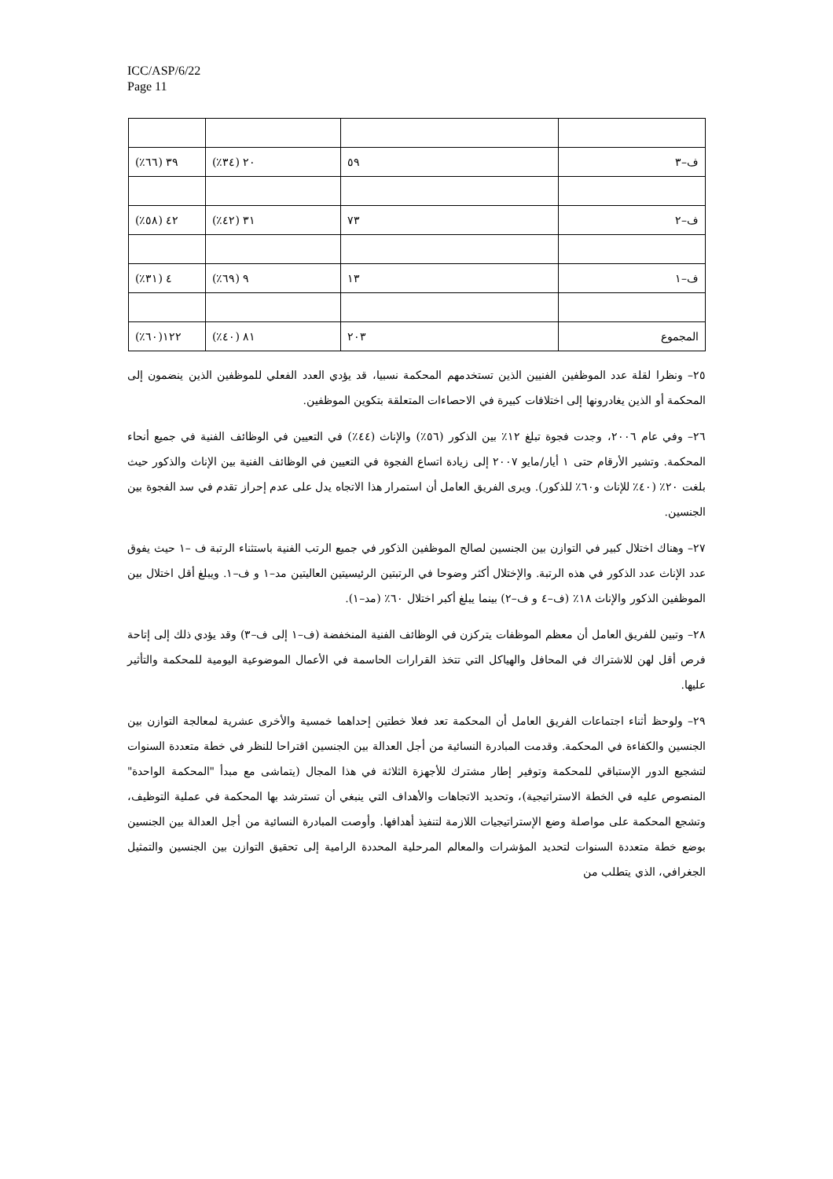ICC/ASP/6/22
Page 11
| ف–٣ | ٥٩ | ٢٠ (٣٤٪) | ٣٩ (٦٦٪) |
| ف–٢ | ٧٣ | ٣١ (٤٢٪) | ٤٢ (٥٨٪) |
| ف–١ | ١٣ | ٩ (٦٩٪) | ٤ (٣١٪) |
| المجموع | ٢٠٣ | ٨١ (٤٠٪) | ١٢٢(٦٠٪) |
٢٥– ونظرا لقلة عدد الموظفين الفنيين الذين تستخدمهم المحكمة نسبيا، قد يؤدي العدد الفعلي للموظفين الذين ينضمون إلى المحكمة أو الذين يغادرونها إلى اختلافات كبيرة في الاحصاءات المتعلقة بتكوين الموظفين.
٢٦– وفي عام ٢٠٠٦، وجدت فجوة تبلغ ١٢٪ بين الذكور (٥٦٪) والإناث (٤٤٪) في التعيين في الوظائف الفنية في جميع أنحاء المحكمة. وتشير الأرقام حتى ١ أيار/مايو ٢٠٠٧ إلى زيادة اتساع الفجوة في التعيين في الوظائف الفنية بين الإناث والذكور حيث بلغت ٢٠٪ (٤٠٪ للإناث و٦٠٪ للذكور). ويرى الفريق العامل أن استمرار هذا الاتجاه يدل على عدم إحراز تقدم في سد الفجوة بين الجنسين.
٢٧– وهناك اختلال كبير في التوازن بين الجنسين لصالح الموظفين الذكور في جميع الرتب الفنية باستثناء الرتبة ف –١ حيث يفوق عدد الإناث عدد الذكور في هذه الرتبة. والإختلال أكثر وضوحا في الرتبتين الرئيسيتين العاليتين مد–١ و ف–١. ويبلغ أقل اختلال بين الموظفين الذكور والإناث ١٨٪ (ف–٤ و ف–٢) بينما يبلغ أكبر اختلال ٦٠٪ (مد–١).
٢٨– وتبين للفريق العامل أن معظم الموظفات يتركزن في الوظائف الفنية المنخفضة (ف–١ إلى ف–٣) وقد يؤدي ذلك إلى إتاحة فرص أقل لهن للاشتراك في المحافل والهياكل التي تتخذ القرارات الحاسمة في الأعمال الموضوعية اليومية للمحكمة والتأثير عليها.
٢٩– ولوحظ أثناء اجتماعات الفريق العامل أن المحكمة تعد فعلا خطتين إحداهما خمسية والأخرى عشرية لمعالجة التوازن بين الجنسين والكفاءة في المحكمة. وقدمت المبادرة النسائية من أجل العدالة بين الجنسين اقتراحا للنظر في خطة متعددة السنوات لتشجيع الدور الإستباقي للمحكمة وتوفير إطار مشترك للأجهزة الثلاثة في هذا المجال (يتماشى مع مبدأ "المحكمة الواحدة" المنصوص عليه في الخطة الاستراتيجية)، وتحديد الاتجاهات والأهداف التي ينبغي أن تسترشد بها المحكمة في عملية التوظيف، وتشجع المحكمة على مواصلة وضع الإستراتيجيات اللازمة لتنفيذ أهدافها. وأوصت المبادرة النسائية من أجل العدالة بين الجنسين بوضع خطة متعددة السنوات لتحديد المؤشرات والمعالم المرحلية المحددة الرامية إلى تحقيق التوازن بين الجنسين والتمثيل الجغرافي، الذي يتطلب من